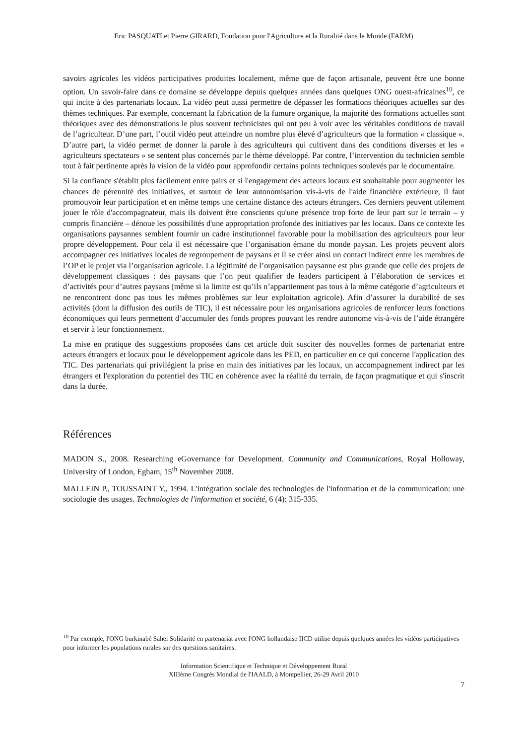Eric PASQUATI et Pierre GIRARD, Fondation pour l'Agriculture et la Ruralité dans le Monde (FARM)
savoirs agricoles les vidéos participatives produites localement, même que de façon artisanale, peuvent être une bonne option. Un savoir-faire dans ce domaine se développe depuis quelques années dans quelques ONG ouest-africaines<sup>10</sup>, ce qui incite à des partenariats locaux. La vidéo peut aussi permettre de dépasser les formations théoriques actuelles sur des thèmes techniques. Par exemple, concernant la fabrication de la fumure organique, la majorité des formations actuelles sont théoriques avec des démonstrations le plus souvent technicistes qui ont peu à voir avec les véritables conditions de travail de l’agriculteur. D’une part, l’outil vidéo peut atteindre un nombre plus élevé d’agriculteurs que la formation « classique ». D’autre part, la vidéo permet de donner la parole à des agriculteurs qui cultivent dans des conditions diverses et les « agriculteurs spectateurs » se sentent plus concernés par le thème développé. Par contre, l’intervention du technicien semble tout à fait pertinente après la vision de la vidéo pour approfondir certains points techniques soulevés par le documentaire.
Si la confiance s'établit plus facilement entre pairs et si l'engagement des acteurs locaux est souhaitable pour augmenter les chances de pérennité des initiatives, et surtout de leur autonomisation vis-à-vis de l'aide financière extérieure, il faut promouvoir leur participation et en même temps une certaine distance des acteurs étrangers. Ces derniers peuvent utilement jouer le rôle d'accompagnateur, mais ils doivent être conscients qu'une présence trop forte de leur part sur le terrain – y compris financière – dénoue les possibilités d'une appropriation profonde des initiatives par les locaux. Dans ce contexte les organisations paysannes semblent fournir un cadre institutionnel favorable pour la mobilisation des agriculteurs pour leur propre développement. Pour cela il est nécessaire que l’organisation émane du monde paysan. Les projets peuvent alors accompagner ces initiatives locales de regroupement de paysans et il se créer ainsi un contact indirect entre les membres de l’OP et le projet via l’organisation agricole. La légitimité de l’organisation paysanne est plus grande que celle des projets de développement classiques : des paysans que l’on peut qualifier de leaders participent à l’élaboration de services et d’activités pour d’autres paysans (même si la limite est qu’ils n’appartiennent pas tous à la même catégorie d’agriculteurs et ne rencontrent donc pas tous les mêmes problèmes sur leur exploitation agricole). Afin d’assurer la durabilité de ses activités (dont la diffusion des outils de TIC), il est nécessaire pour les organisations agricoles de renforcer leurs fonctions économiques qui leurs permettent d’accumuler des fonds propres pouvant les rendre autonome vis-à-vis de l’aide étrangère et servir à leur fonctionnement.
La mise en pratique des suggestions proposées dans cet article doit susciter des nouvelles formes de partenariat entre acteurs étrangers et locaux pour le développement agricole dans les PED, en particulier en ce qui concerne l'application des TIC. Des partenariats qui privilégient la prise en main des initiatives par les locaux, un accompagnement indirect par les étrangers et l'exploration du potentiel des TIC en cohérence avec la réalité du terrain, de façon pragmatique et qui s'inscrit dans la durée.
Références
MADON S., 2008. Researching eGovernance for Development. Community and Communications, Royal Holloway, University of London, Egham, 15<sup>th</sup> November 2008.
MALLEIN P., TOUSSAINT Y., 1994. L'intégration sociale des technologies de l'information et de la communication: une sociologie des usages. Technologies de l'information et société, 6 (4): 315-335.
<sup>10</sup> Par exemple, l'ONG burkinabé Sahel Solidarité en partenariat avec l'ONG hollandaise IICD utilise depuis quelques années les vidéos participatives pour informer les populations rurales sur des questions sanitaires.
Information Scientifique et Technique et Développement Rural
XIIIème Congrès Mondial de l'IAALD, à Montpellier, 26-29 Avril 2010
7